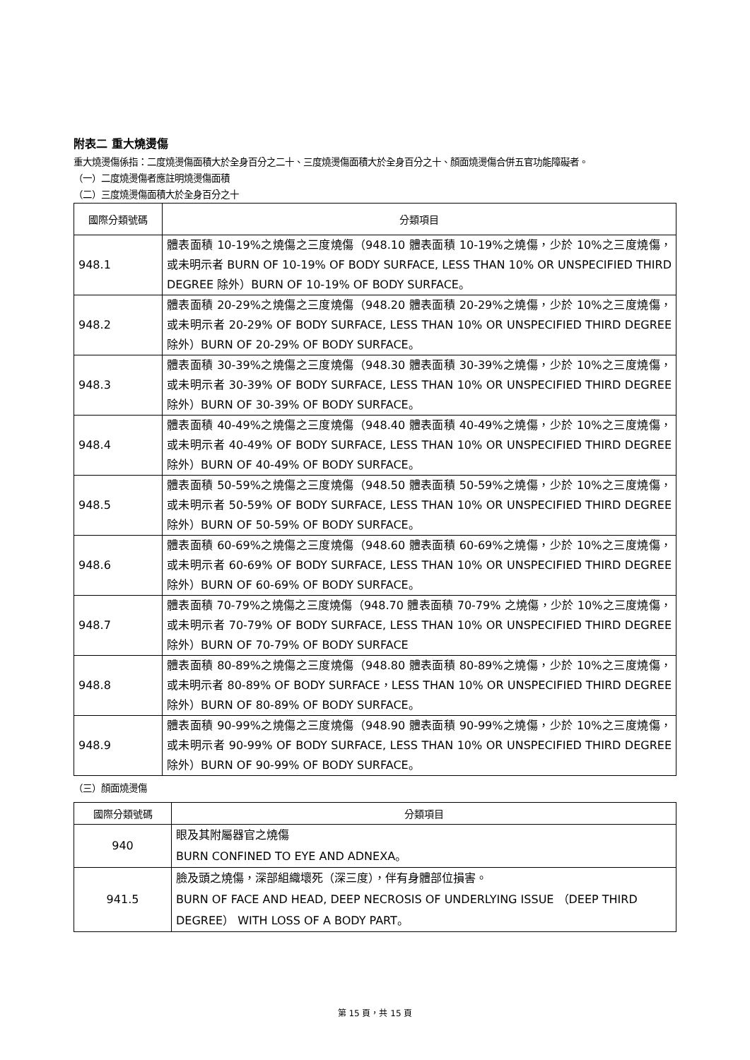附表二 重大燒燙傷
重大燒燙傷係指：二度燒燙傷面積大於全身百分之二十、三度燒燙傷面積大於全身百分之十、顏面燒燙傷合併五官功能障礙者。
（一）二度燒燙傷者應註明燒燙傷面積
（二）三度燒燙傷面積大於全身百分之十
| 國際分類號碼 | 分類項目 |
| --- | --- |
| 948.1 | 體表面積 10-19%之燒傷之三度燒傷（948.10 體表面積 10-19%之燒傷，少於 10%之三度燒傷，或未明示者 BURN OF 10-19% OF BODY SURFACE, LESS THAN 10% OR UNSPECIFIED THIRD DEGREE 除外）BURN OF 10-19% OF BODY SURFACE。 |
| 948.2 | 體表面積 20-29%之燒傷之三度燒傷（948.20 體表面積 20-29%之燒傷，少於 10%之三度燒傷，或未明示者 20-29% OF BODY SURFACE, LESS THAN 10% OR UNSPECIFIED THIRD DEGREE 除外）BURN OF 20-29% OF BODY SURFACE。 |
| 948.3 | 體表面積 30-39%之燒傷之三度燒傷（948.30 體表面積 30-39%之燒傷，少於 10%之三度燒傷，或未明示者 30-39% OF BODY SURFACE, LESS THAN 10% OR UNSPECIFIED THIRD DEGREE 除外）BURN OF 30-39% OF BODY SURFACE。 |
| 948.4 | 體表面積 40-49%之燒傷之三度燒傷（948.40 體表面積 40-49%之燒傷，少於 10%之三度燒傷，或未明示者 40-49% OF BODY SURFACE, LESS THAN 10% OR UNSPECIFIED THIRD DEGREE 除外）BURN OF 40-49% OF BODY SURFACE。 |
| 948.5 | 體表面積 50-59%之燒傷之三度燒傷（948.50 體表面積 50-59%之燒傷，少於 10%之三度燒傷，或未明示者 50-59% OF BODY SURFACE, LESS THAN 10% OR UNSPECIFIED THIRD DEGREE 除外）BURN OF 50-59% OF BODY SURFACE。 |
| 948.6 | 體表面積 60-69%之燒傷之三度燒傷（948.60 體表面積 60-69%之燒傷，少於 10%之三度燒傷，或未明示者 60-69% OF BODY SURFACE, LESS THAN 10% OR UNSPECIFIED THIRD DEGREE 除外）BURN OF 60-69% OF BODY SURFACE。 |
| 948.7 | 體表面積 70-79%之燒傷之三度燒傷（948.70 體表面積 70-79% 之燒傷，少於 10%之三度燒傷，或未明示者 70-79% OF BODY SURFACE, LESS THAN 10% OR UNSPECIFIED THIRD DEGREE 除外）BURN OF 70-79% OF BODY SURFACE |
| 948.8 | 體表面積 80-89%之燒傷之三度燒傷（948.80 體表面積 80-89%之燒傷，少於 10%之三度燒傷，或未明示者 80-89% OF BODY SURFACE，LESS THAN 10% OR UNSPECIFIED THIRD DEGREE 除外）BURN OF 80-89% OF BODY SURFACE。 |
| 948.9 | 體表面積 90-99%之燒傷之三度燒傷（948.90 體表面積 90-99%之燒傷，少於 10%之三度燒傷，或未明示者 90-99% OF BODY SURFACE, LESS THAN 10% OR UNSPECIFIED THIRD DEGREE 除外）BURN OF 90-99% OF BODY SURFACE。 |
（三）顏面燒燙傷
| 國際分類號碼 | 分類項目 |
| --- | --- |
| 940 | 眼及其附屬器官之燒傷 BURN CONFINED TO EYE AND ADNEXA。 |
| 941.5 | 臉及頭之燒傷，深部組織壞死（深三度），伴有身體部位損害。 BURN OF FACE AND HEAD, DEEP NECROSIS OF UNDERLYING ISSUE （DEEP THIRD DEGREE） WITH LOSS OF A BODY PART。 |
第 15 頁，共 15 頁